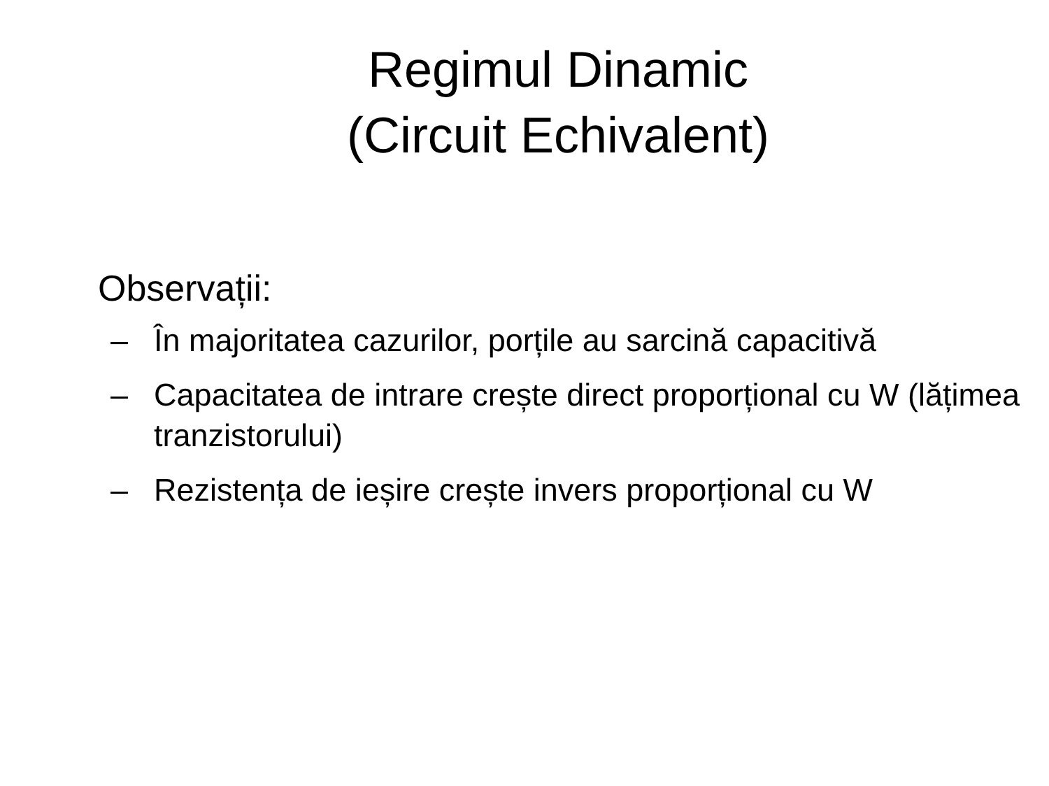Regimul Dinamic
(Circuit Echivalent)
Observații:
– În majoritatea cazurilor, porțile au sarcină capacitivă
– Capacitatea de intrare crește direct proporțional cu W (lățimea tranzistorului)
– Rezistența de ieșire crește invers proporțional cu W